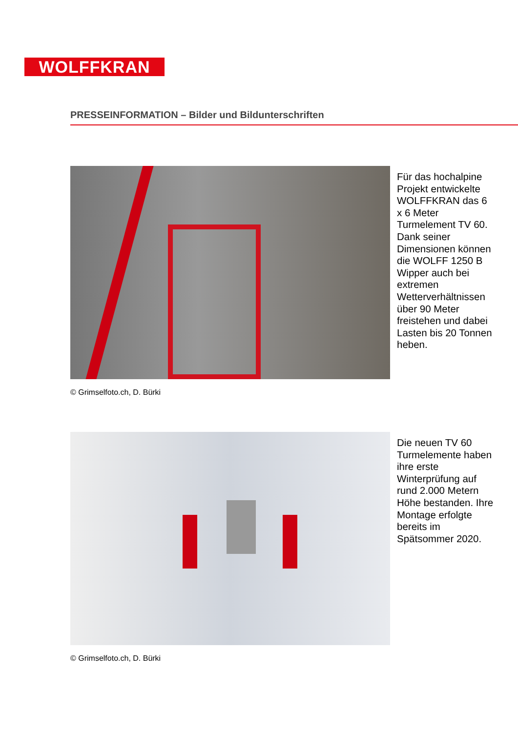WOLFFKRAN
PRESSEINFORMATION – Bilder und Bildunterschriften
Für das hochalpine Projekt entwickelte WOLFFKRAN das 6 x 6 Meter Turmelement TV 60. Dank seiner Dimensionen können die WOLFF 1250 B Wipper auch bei extremen Wetterverhältnissen über 90 Meter freistehen und dabei Lasten bis 20 Tonnen heben.
© Grimselfoto.ch, D. Bürki
Die neuen TV 60 Turmelemente haben ihre erste Winterprüfung auf rund 2.000 Metern Höhe bestanden. Ihre Montage erfolgte bereits im Spätsommer 2020.
© Grimselfoto.ch, D. Bürki